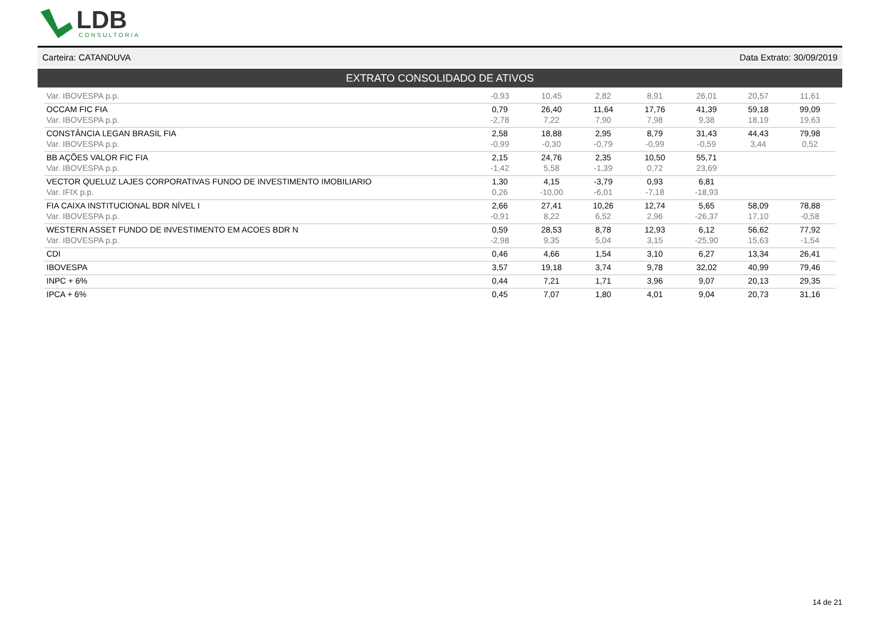LDB CONSULTORIA
Carteira: CATANDUVA Data Extrato: 30/09/2019
EXTRATO CONSOLIDADO DE ATIVOS
| Var. IBOVESPA p.p. | -0,93 | 10,45 | 2,82 | 8,91 | 26,01 | 20,57 | 11,61 |
| OCCAM FIC FIA | 0,79 | 26,40 | 11,64 | 17,76 | 41,39 | 59,18 | 99,09 |
| Var. IBOVESPA p.p. | -2,78 | 7,22 | 7,90 | 7,98 | 9,38 | 18,19 | 19,63 |
| CONSTÂNCIA LEGAN BRASIL FIA | 2,58 | 18,88 | 2,95 | 8,79 | 31,43 | 44,43 | 79,98 |
| Var. IBOVESPA p.p. | -0,99 | -0,30 | -0,79 | -0,99 | -0,59 | 3,44 | 0,52 |
| BB AÇÕES VALOR FIC FIA | 2,15 | 24,76 | 2,35 | 10,50 | 55,71 | | |
| Var. IBOVESPA p.p. | -1,42 | 5,58 | -1,39 | 0,72 | 23,69 | | |
| VECTOR QUELUZ LAJES CORPORATIVAS FUNDO DE INVESTIMENTO IMOBILIARIO | 1,30 | 4,15 | -3,79 | 0,93 | 6,81 | | |
| Var. IFIX p.p. | 0,26 | -10,00 | -6,01 | -7,18 | -18,93 | | |
| FIA CAIXA INSTITUCIONAL BDR NÍVEL I | 2,66 | 27,41 | 10,26 | 12,74 | 5,65 | 58,09 | 78,88 |
| Var. IBOVESPA p.p. | -0,91 | 8,22 | 6,52 | 2,96 | -26,37 | 17,10 | -0,58 |
| WESTERN ASSET FUNDO DE INVESTIMENTO EM ACOES BDR N | 0,59 | 28,53 | 8,78 | 12,93 | 6,12 | 56,62 | 77,92 |
| Var. IBOVESPA p.p. | -2,98 | 9,35 | 5,04 | 3,15 | -25,90 | 15,63 | -1,54 |
| CDI | 0,46 | 4,66 | 1,54 | 3,10 | 6,27 | 13,34 | 26,41 |
| IBOVESPA | 3,57 | 19,18 | 3,74 | 9,78 | 32,02 | 40,99 | 79,46 |
| INPC + 6% | 0,44 | 7,21 | 1,71 | 3,96 | 9,07 | 20,13 | 29,35 |
| IPCA + 6% | 0,45 | 7,07 | 1,80 | 4,01 | 9,04 | 20,73 | 31,16 |
14 de 21